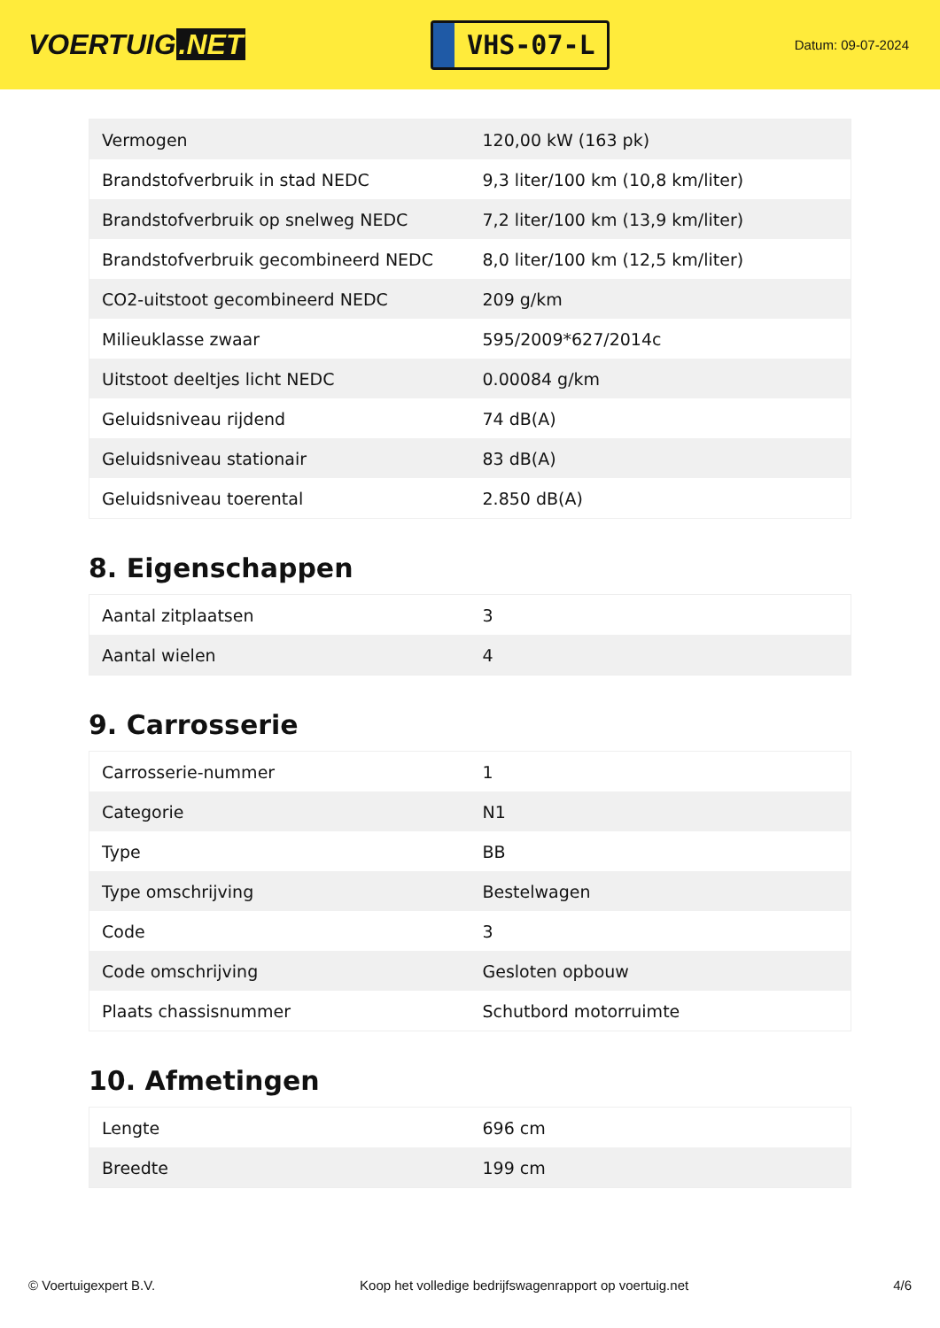VOERTUIG.NET
VHS-07-L
Datum: 09-07-2024
| Vermogen | 120,00 kW (163 pk) |
| Brandstofverbruik in stad NEDC | 9,3 liter/100 km (10,8 km/liter) |
| Brandstofverbruik op snelweg NEDC | 7,2 liter/100 km (13,9 km/liter) |
| Brandstofverbruik gecombineerd NEDC | 8,0 liter/100 km (12,5 km/liter) |
| CO2-uitstoot gecombineerd NEDC | 209 g/km |
| Milieuklasse zwaar | 595/2009*627/2014c |
| Uitstoot deeltjes licht NEDC | 0.00084 g/km |
| Geluidsniveau rijdend | 74 dB(A) |
| Geluidsniveau stationair | 83 dB(A) |
| Geluidsniveau toerental | 2.850 dB(A) |
8. Eigenschappen
| Aantal zitplaatsen | 3 |
| Aantal wielen | 4 |
9. Carrosserie
| Carrosserie-nummer | 1 |
| Categorie | N1 |
| Type | BB |
| Type omschrijving | Bestelwagen |
| Code | 3 |
| Code omschrijving | Gesloten opbouw |
| Plaats chassisnummer | Schutbord motorruimte |
10. Afmetingen
| Lengte | 696 cm |
| Breedte | 199 cm |
© Voertuigexpert B.V. Koop het volledige bedrijfswagenrapport op voertuig.net 4/6